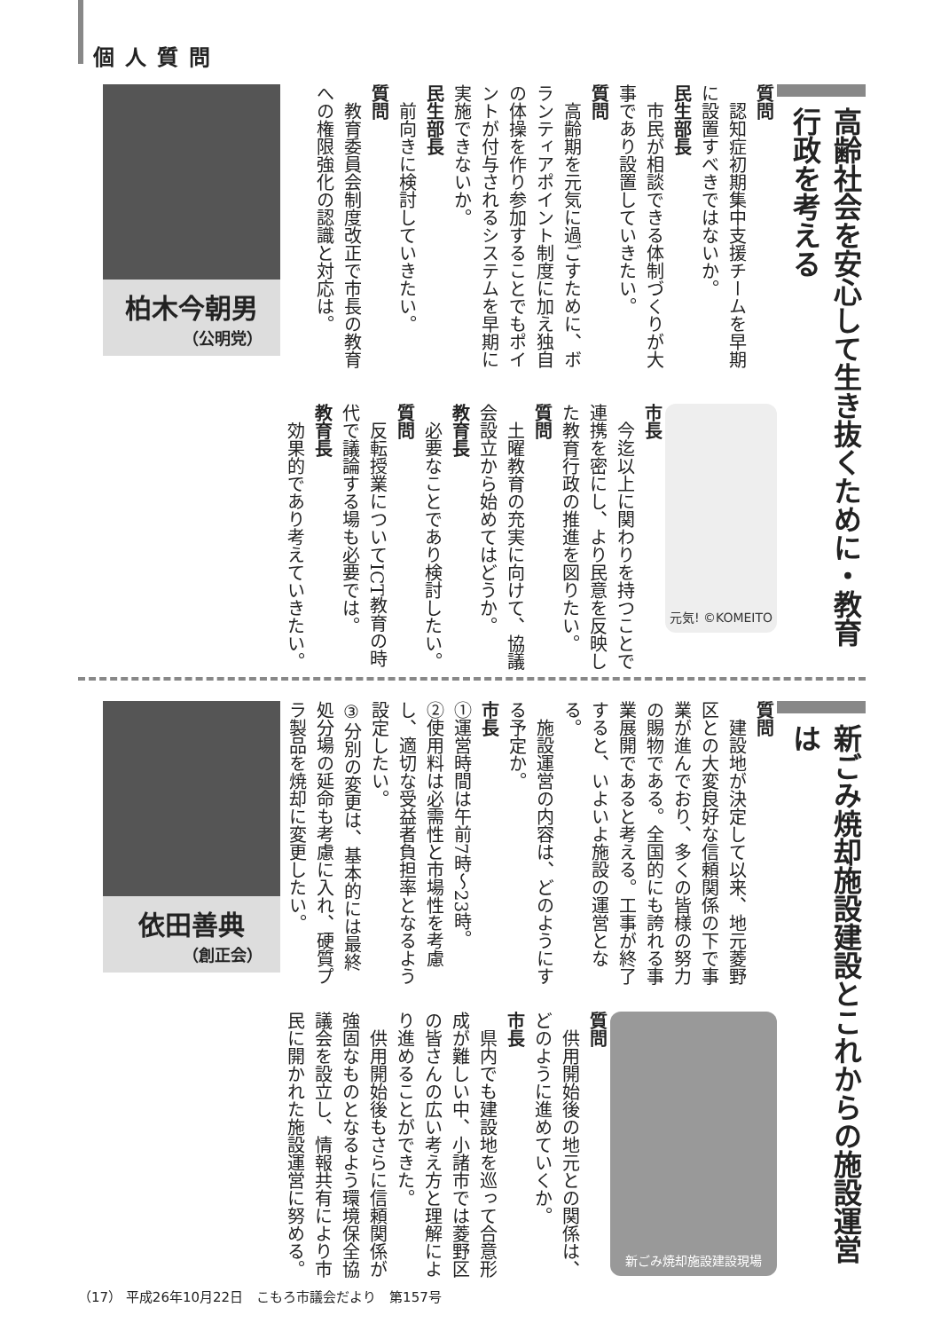個人質問
高齢社会を安心して生き抜くために・教育行政を考える
質問
　認知症初期集中支援チームを早期に設置すべきではないか。
民生部長
　市民が相談できる体制づくりが大事であり設置していきたい。
質問
　高齢期を元気に過ごすために、ボランティアポイント制度に加え独自の体操を作り参加することでもポイントが付与されるシステムを早期に実施できないか。
民生部長
　前向きに検討していきたい。
質問
　教育委員会制度改正で市長の教育への権限強化の認識と対応は。
元気! ©KOMEITO
市長
　今迄以上に関わりを持つことで連携を密にし、より民意を反映した教育行政の推進を図りたい。
質問
　土曜教育の充実に向けて、協議会設立から始めてはどうか。
教育長
　必要なことであり検討したい。
質問
　反転授業についてICT教育の時代で議論する場も必要では。
教育長
　効果的であり考えていきたい。
柏木今朝男
（公明党）
新ごみ焼却施設建設とこれからの施設運営は
質問
　建設地が決定して以来、地元菱野区との大変良好な信頼関係の下で事業が進んでおり、多くの皆様の努力の賜物である。全国的にも誇れる事業展開であると考える。工事が終了すると、いよいよ施設の運営となる。
　施設運営の内容は、どのようにする予定か。
市長
①運営時間は午前7時～23時。
②使用料は必需性と市場性を考慮し、適切な受益者負担率となるよう設定したい。
③分別の変更は、基本的には最終処分場の延命も考慮に入れ、硬質プラ製品を焼却に変更したい。
新ごみ焼却施設建設現場
質問
　供用開始後の地元との関係は、どのように進めていくか。
市長
　県内でも建設地を巡って合意形成が難しい中、小諸市では菱野区の皆さんの広い考え方と理解により進めることができた。
　供用開始後もさらに信頼関係が強固なものとなるよう環境保全協議会を設立し、情報共有により市民に開かれた施設運営に努める。
依田善典
（創正会）
（17） 平成26年10月22日　こもろ市議会だより　第157号